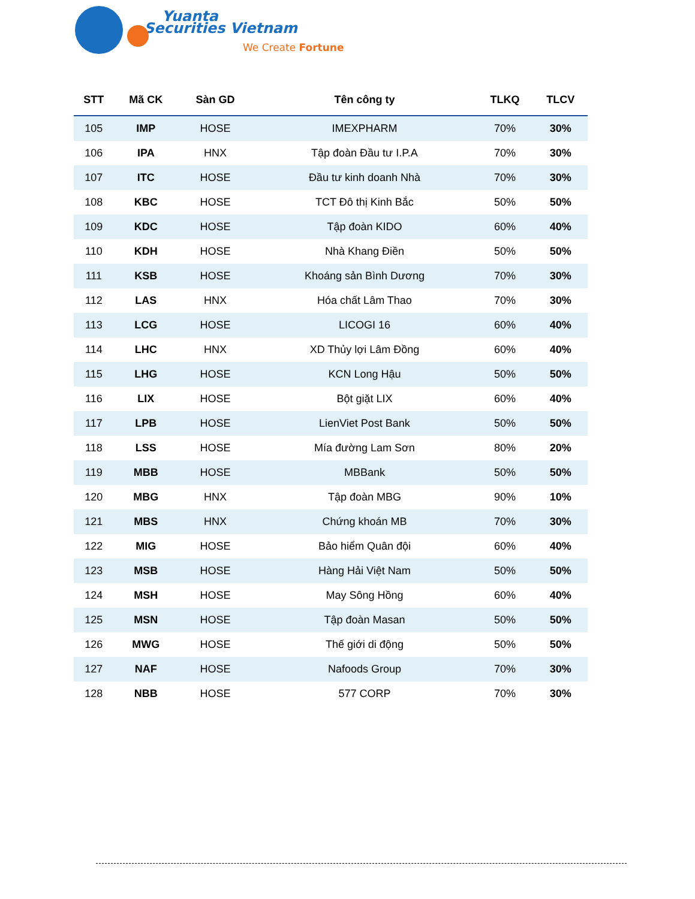Yuanta
Securities Vietnam
We Create Fortune
| STT | Mã CK | Sàn GD | Tên công ty | TLKQ | TLCV |
| --- | --- | --- | --- | --- | --- |
| 105 | IMP | HOSE | IMEXPHARM | 70% | 30% |
| 106 | IPA | HNX | Tập đoàn Đầu tư I.P.A | 70% | 30% |
| 107 | ITC | HOSE | Đầu tư kinh doanh Nhà | 70% | 30% |
| 108 | KBC | HOSE | TCT Đô thị Kinh Bắc | 50% | 50% |
| 109 | KDC | HOSE | Tập đoàn KIDO | 60% | 40% |
| 110 | KDH | HOSE | Nhà Khang Điền | 50% | 50% |
| 111 | KSB | HOSE | Khoáng sản Bình Dương | 70% | 30% |
| 112 | LAS | HNX | Hóa chất Lâm Thao | 70% | 30% |
| 113 | LCG | HOSE | LICOGI 16 | 60% | 40% |
| 114 | LHC | HNX | XD Thủy lợi Lâm Đồng | 60% | 40% |
| 115 | LHG | HOSE | KCN Long Hậu | 50% | 50% |
| 116 | LIX | HOSE | Bột giặt LIX | 60% | 40% |
| 117 | LPB | HOSE | LienViet Post Bank | 50% | 50% |
| 118 | LSS | HOSE | Mía đường Lam Sơn | 80% | 20% |
| 119 | MBB | HOSE | MBBank | 50% | 50% |
| 120 | MBG | HNX | Tập đoàn MBG | 90% | 10% |
| 121 | MBS | HNX | Chứng khoán MB | 70% | 30% |
| 122 | MIG | HOSE | Bảo hiểm Quân đội | 60% | 40% |
| 123 | MSB | HOSE | Hàng Hải Việt Nam | 50% | 50% |
| 124 | MSH | HOSE | May Sông Hồng | 60% | 40% |
| 125 | MSN | HOSE | Tập đoàn Masan | 50% | 50% |
| 126 | MWG | HOSE | Thế giới di động | 50% | 50% |
| 127 | NAF | HOSE | Nafoods Group | 70% | 30% |
| 128 | NBB | HOSE | 577 CORP | 70% | 30% |